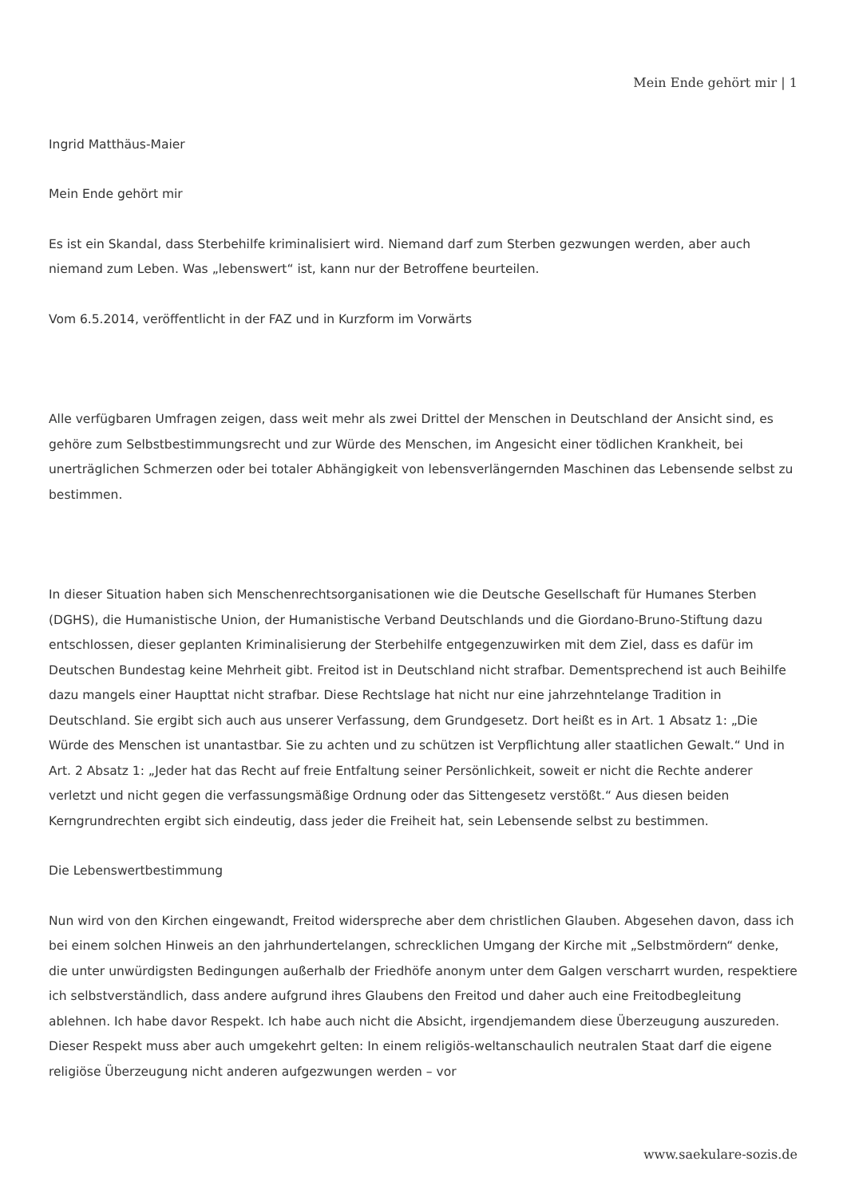Mein Ende gehört mir | 1
Ingrid Matthäus-Maier
Mein Ende gehört mir
Es ist ein Skandal, dass Sterbehilfe kriminalisiert wird. Niemand darf zum Sterben gezwungen werden, aber auch niemand zum Leben. Was „lebenswert“ ist, kann nur der Betroffene beurteilen.
Vom 6.5.2014, veröffentlicht in der FAZ und in Kurzform im Vorwärts
Alle verfügbaren Umfragen zeigen, dass weit mehr als zwei Drittel der Menschen in Deutschland der Ansicht sind, es gehöre zum Selbstbestimmungsrecht und zur Würde des Menschen, im Angesicht einer tödlichen Krankheit, bei unerträglichen Schmerzen oder bei totaler Abhängigkeit von lebensverlängernden Maschinen das Lebensende selbst zu bestimmen.
In dieser Situation haben sich Menschenrechtsorganisationen wie die Deutsche Gesellschaft für Humanes Sterben (DGHS), die Humanistische Union, der Humanistische Verband Deutschlands und die Giordano-Bruno-Stiftung dazu entschlossen, dieser geplanten Kriminalisierung der Sterbehilfe entgegenzuwirken mit dem Ziel, dass es dafür im Deutschen Bundestag keine Mehrheit gibt. Freitod ist in Deutschland nicht strafbar. Dementsprechend ist auch Beihilfe dazu mangels einer Haupttat nicht strafbar. Diese Rechtslage hat nicht nur eine jahrzehntelange Tradition in Deutschland. Sie ergibt sich auch aus unserer Verfassung, dem Grundgesetz. Dort heißt es in Art. 1 Absatz 1: „Die Würde des Menschen ist unantastbar. Sie zu achten und zu schützen ist Verpflichtung aller staatlichen Gewalt.“ Und in Art. 2 Absatz 1: „Jeder hat das Recht auf freie Entfaltung seiner Persönlichkeit, soweit er nicht die Rechte anderer verletzt und nicht gegen die verfassungsmäßige Ordnung oder das Sittengesetz verstößt.“ Aus diesen beiden Kerngrundrechten ergibt sich eindeutig, dass jeder die Freiheit hat, sein Lebensende selbst zu bestimmen.
Die Lebenswertbestimmung
Nun wird von den Kirchen eingewandt, Freitod widerspreche aber dem christlichen Glauben. Abgesehen davon, dass ich bei einem solchen Hinweis an den jahrhundertelangen, schrecklichen Umgang der Kirche mit „Selbstmördern“ denke, die unter unwürdigsten Bedingungen außerhalb der Friedhöfe anonym unter dem Galgen verscharrt wurden, respektiere ich selbstverständlich, dass andere aufgrund ihres Glaubens den Freitod und daher auch eine Freitodbegleitung ablehnen. Ich habe davor Respekt. Ich habe auch nicht die Absicht, irgendjemandem diese Überzeugung auszureden. Dieser Respekt muss aber auch umgekehrt gelten: In einem religiös-weltanschaulich neutralen Staat darf die eigene religiöse Überzeugung nicht anderen aufgezwungen werden – vor
www.saekulare-sozis.de